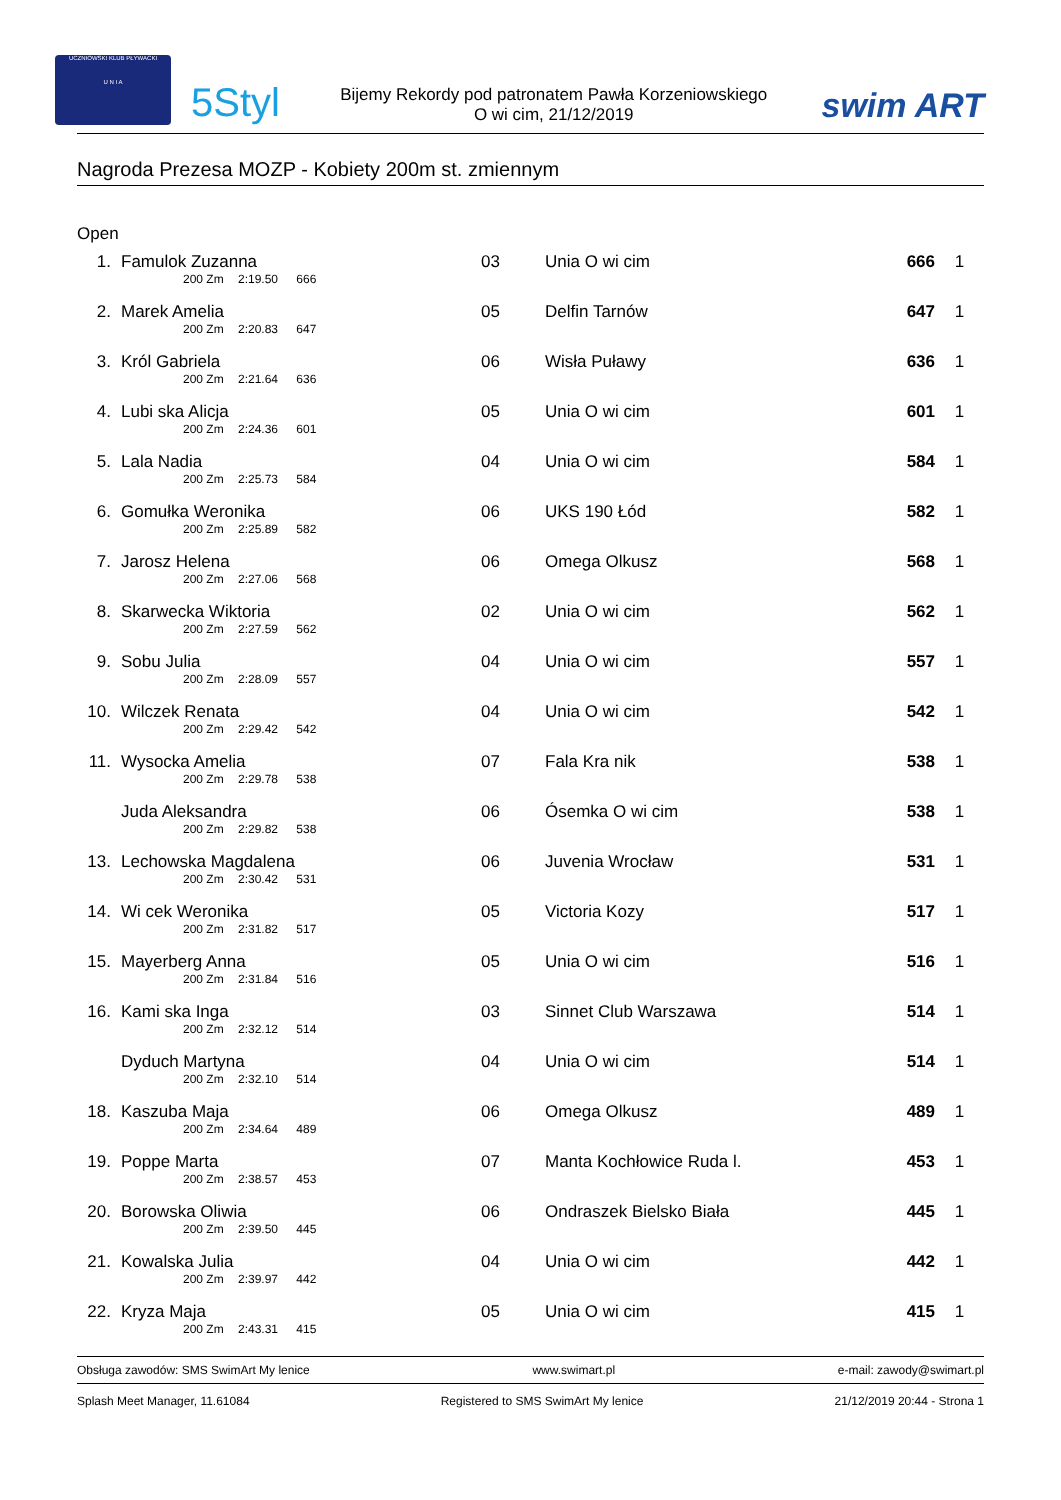UCZNIOWSKI KLUB PŁYWACKI
U N I A
5Styl
Bijemy Rekordy pod patronatem Pawła Korzeniowskiego
O wi cim, 21/12/2019
swim ART
Nagroda Prezesa MOZP - Kobiety 200m st. zmiennym
Open
| 1. | Famulok Zuzanna 200 Zm 2:19.50 666 | 03 | Unia O wi cim | 666 | 1 |
| 2. | Marek Amelia 200 Zm 2:20.83 647 | 05 | Delfin Tarnów | 647 | 1 |
| 3. | Król Gabriela 200 Zm 2:21.64 636 | 06 | Wisła Puławy | 636 | 1 |
| 4. | Lubi ska Alicja 200 Zm 2:24.36 601 | 05 | Unia O wi cim | 601 | 1 |
| 5. | Lala Nadia 200 Zm 2:25.73 584 | 04 | Unia O wi cim | 584 | 1 |
| 6. | Gomułka Weronika 200 Zm 2:25.89 582 | 06 | UKS 190 Łód | 582 | 1 |
| 7. | Jarosz Helena 200 Zm 2:27.06 568 | 06 | Omega Olkusz | 568 | 1 |
| 8. | Skarwecka Wiktoria 200 Zm 2:27.59 562 | 02 | Unia O wi cim | 562 | 1 |
| 9. | Sobu Julia 200 Zm 2:28.09 557 | 04 | Unia O wi cim | 557 | 1 |
| 10. | Wilczek Renata 200 Zm 2:29.42 542 | 04 | Unia O wi cim | 542 | 1 |
| 11. | Wysocka Amelia 200 Zm 2:29.78 538 | 07 | Fala Kra nik | 538 | 1 |
| | Juda Aleksandra 200 Zm 2:29.82 538 | 06 | Ósemka O wi cim | 538 | 1 |
| 13. | Lechowska Magdalena 200 Zm 2:30.42 531 | 06 | Juvenia Wrocław | 531 | 1 |
| 14. | Wi cek Weronika 200 Zm 2:31.82 517 | 05 | Victoria Kozy | 517 | 1 |
| 15. | Mayerberg Anna 200 Zm 2:31.84 516 | 05 | Unia O wi cim | 516 | 1 |
| 16. | Kami ska Inga 200 Zm 2:32.12 514 | 03 | Sinnet Club Warszawa | 514 | 1 |
| | Dyduch Martyna 200 Zm 2:32.10 514 | 04 | Unia O wi cim | 514 | 1 |
| 18. | Kaszuba Maja 200 Zm 2:34.64 489 | 06 | Omega Olkusz | 489 | 1 |
| 19. | Poppe Marta 200 Zm 2:38.57 453 | 07 | Manta Kochłowice Ruda l. | 453 | 1 |
| 20. | Borowska Oliwia 200 Zm 2:39.50 445 | 06 | Ondraszek Bielsko Biała | 445 | 1 |
| 21. | Kowalska Julia 200 Zm 2:39.97 442 | 04 | Unia O wi cim | 442 | 1 |
| 22. | Kryza Maja 200 Zm 2:43.31 415 | 05 | Unia O wi cim | 415 | 1 |
Obsługa zawodów: SMS SwimArt My lenice www.swimart.pl e-mail: zawody@swimart.pl
Splash Meet Manager, 11.61084 Registered to SMS SwimArt My lenice 21/12/2019 20:44 - Strona 1